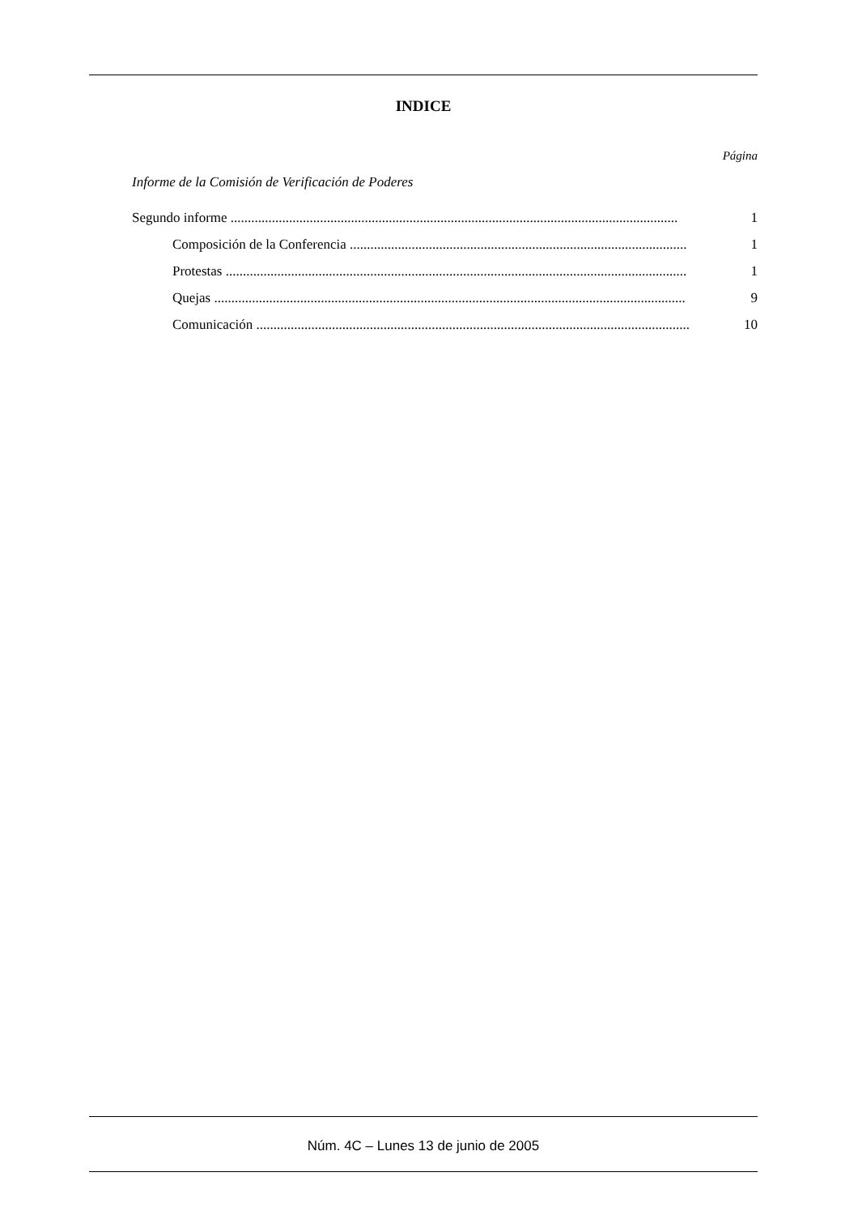INDICE
Página
Informe de la Comisión de Verificación de Poderes
Segundo informe .................................................................................................................................. 1
Composición de la Conferencia .................................................................................................. 1
Protestas ...................................................................................................................................... 1
Quejas ......................................................................................................................................... 9
Comunicación .............................................................................................................................. 10
Núm. 4C – Lunes 13 de junio de 2005